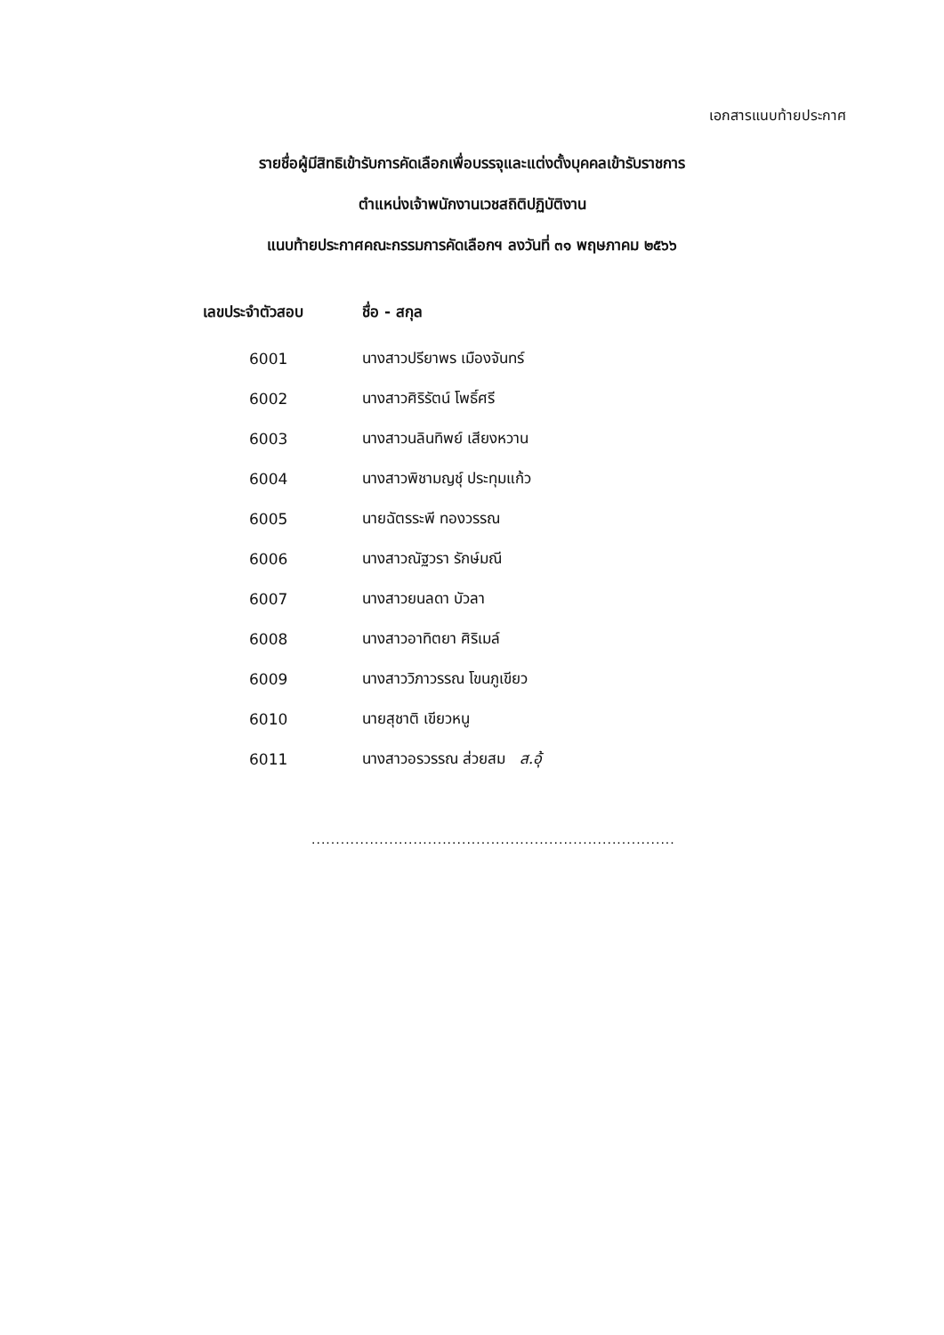เอกสารแนบท้ายประกาศ
รายชื่อผู้มีสิทธิเข้ารับการคัดเลือกเพื่อบรรจุและแต่งตั้งบุคคลเข้ารับราชการ
ตำแหน่งเจ้าพนักงานเวชสถิติปฏิบัติงาน
แนบท้ายประกาศคณะกรรมการคัดเลือกฯ ลงวันที่ ๓๑ พฤษภาคม ๒๕๖๖
| เลขประจำตัวสอบ | ชื่อ - สกุล |
| --- | --- |
| 6001 | นางสาวปรียาพร เมืองจันทร์ |
| 6002 | นางสาวศิริรัตน์ โพธิ์ศรี |
| 6003 | นางสาวนลินทิพย์ เสียงหวาน |
| 6004 | นางสาวพิชามญชุ์ ประทุมแก้ว |
| 6005 | นายฉัตรระพี ทองวรรณ |
| 6006 | นางสาวณัฐวรา รักษ์มณี |
| 6007 | นางสาวยนลดา บัวลา |
| 6008 | นางสาวอาทิตยา ศิริเมล์ |
| 6009 | นางสาววิภาวรรณ โขนภูเขียว |
| 6010 | นายสุชาติ เขียวหนู |
| 6011 | นางสาวอรวรรณ ส่วยสม ส.อุ้ |
...........................................................................